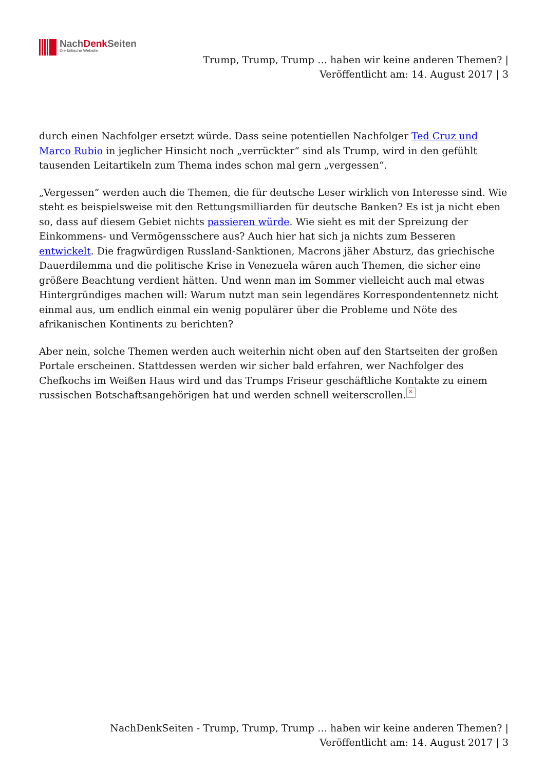NachDenk Seiten
Die kritische Website
Trump, Trump, Trump … haben wir keine anderen Themen? |
Veröffentlicht am: 14. August 2017 | 3
durch einen Nachfolger ersetzt würde. Dass seine potentiellen Nachfolger Ted Cruz und Marco Rubio in jeglicher Hinsicht noch „verrückter“ sind als Trump, wird in den gefühlt tausenden Leitartikeln zum Thema indes schon mal gern „vergessen“.
„Vergessen“ werden auch die Themen, die für deutsche Leser wirklich von Interesse sind. Wie steht es beispielsweise mit den Rettungsmilliarden für deutsche Banken? Es ist ja nicht eben so, dass auf diesem Gebiet nichts passieren würde. Wie sieht es mit der Spreizung der Einkommens- und Vermögensschere aus? Auch hier hat sich ja nichts zum Besseren entwickelt. Die fragwürdigen Russland-Sanktionen, Macrons jäher Absturz, das griechische Dauerdilemma und die politische Krise in Venezuela wären auch Themen, die sicher eine größere Beachtung verdient hätten. Und wenn man im Sommer vielleicht auch mal etwas Hintergründiges machen will: Warum nutzt man sein legendäres Korrespondentennetz nicht einmal aus, um endlich einmal ein wenig populärer über die Probleme und Nöte des afrikanischen Kontinents zu berichten?
Aber nein, solche Themen werden auch weiterhin nicht oben auf den Startseiten der großen Portale erscheinen. Stattdessen werden wir sicher bald erfahren, wer Nachfolger des Chefkochs im Weißen Haus wird und das Trumps Friseur geschäftliche Kontakte zu einem russischen Botschaftsangehörigen hat und werden schnell weiterscrollen. ×
NachDenkSeiten - Trump, Trump, Trump … haben wir keine anderen Themen? |
Veröffentlicht am: 14. August 2017 | 3